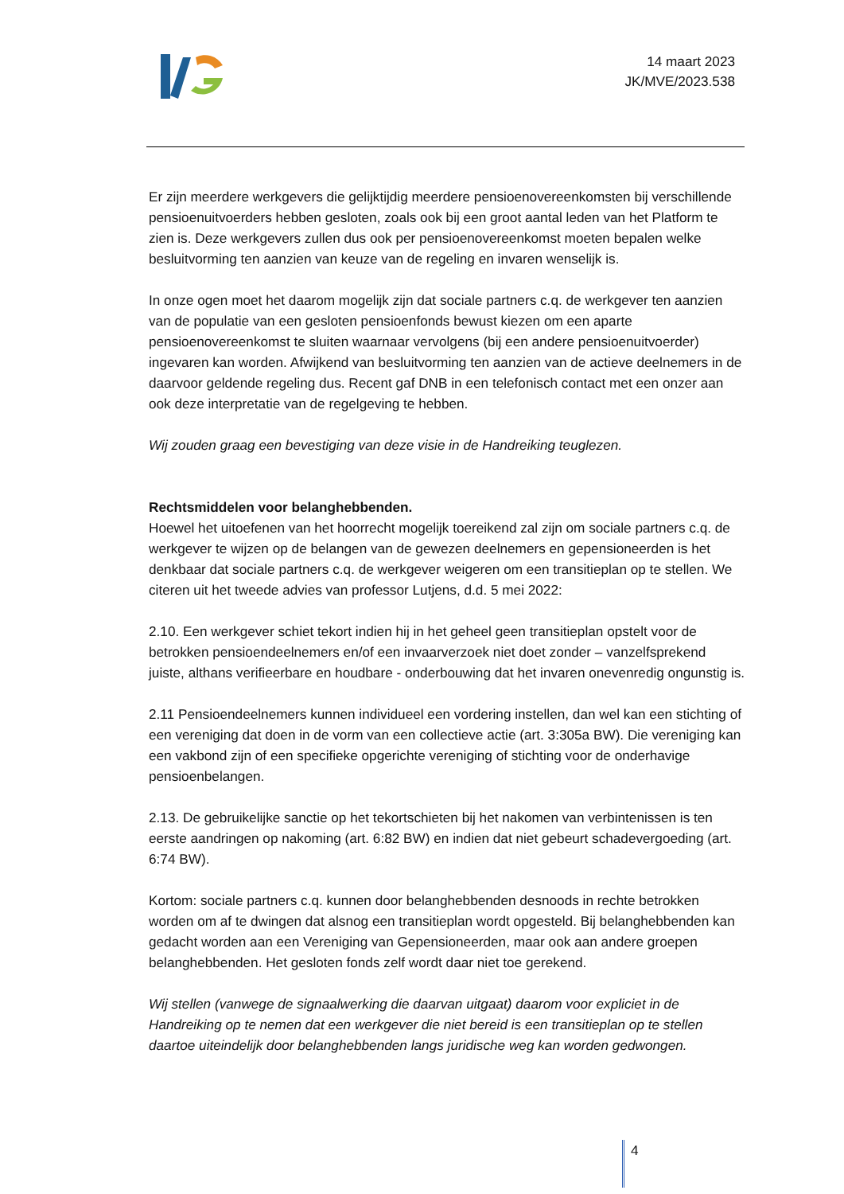14 maart 2023
JK/MVE/2023.538
Er zijn meerdere werkgevers die gelijktijdig meerdere pensioenovereenkomsten bij verschillende pensioenuitvoerders hebben gesloten, zoals ook bij een groot aantal leden van het Platform te zien is. Deze werkgevers zullen dus ook per pensioenovereenkomst moeten bepalen welke besluitvorming ten aanzien van keuze van de regeling en invaren wenselijk is.
In onze ogen moet het daarom mogelijk zijn dat sociale partners c.q. de werkgever ten aanzien van de populatie van een gesloten pensioenfonds bewust kiezen om een aparte pensioenovereenkomst te sluiten waarnaar vervolgens (bij een andere pensioenuitvoerder) ingevaren kan worden. Afwijkend van besluitvorming ten aanzien van de actieve deelnemers in de daarvoor geldende regeling dus. Recent gaf DNB in een telefonisch contact met een onzer aan ook deze interpretatie van de regelgeving te hebben.
Wij zouden graag een bevestiging van deze visie in de Handreiking teuglezen.
Rechtsmiddelen voor belanghebbenden.
Hoewel het uitoefenen van het hoorrecht mogelijk toereikend zal zijn om sociale partners c.q. de werkgever te wijzen op de belangen van de gewezen deelnemers en gepensioneerden is het denkbaar dat sociale partners c.q. de werkgever weigeren om een transitieplan op te stellen. We citeren uit het tweede advies van professor Lutjens, d.d. 5 mei 2022:
2.10. Een werkgever schiet tekort indien hij in het geheel geen transitieplan opstelt voor de betrokken pensioendeelnemers en/of een invaarverzoek niet doet zonder – vanzelfsprekend juiste, althans verifieerbare en houdbare - onderbouwing dat het invaren onevenredig ongunstig is.
2.11 Pensioendeelnemers kunnen individueel een vordering instellen, dan wel kan een stichting of een vereniging dat doen in de vorm van een collectieve actie (art. 3:305a BW). Die vereniging kan een vakbond zijn of een specifieke opgerichte vereniging of stichting voor de onderhavige pensioenbelangen.
2.13. De gebruikelijke sanctie op het tekortschieten bij het nakomen van verbintenissen is ten eerste aandringen op nakoming (art. 6:82 BW) en indien dat niet gebeurt schadevergoeding (art. 6:74 BW).
Kortom: sociale partners c.q. kunnen door belanghebbenden desnoods in rechte betrokken worden om af te dwingen dat alsnog een transitieplan wordt opgesteld. Bij belanghebbenden kan gedacht worden aan een Vereniging van Gepensioneerden, maar ook aan andere groepen belanghebbenden. Het gesloten fonds zelf wordt daar niet toe gerekend.
Wij stellen (vanwege de signaalwerking die daarvan uitgaat) daarom voor expliciet in de Handreiking op te nemen dat een werkgever die niet bereid is een transitieplan op te stellen daartoe uiteindelijk door belanghebbenden langs juridische weg kan worden gedwongen.
4